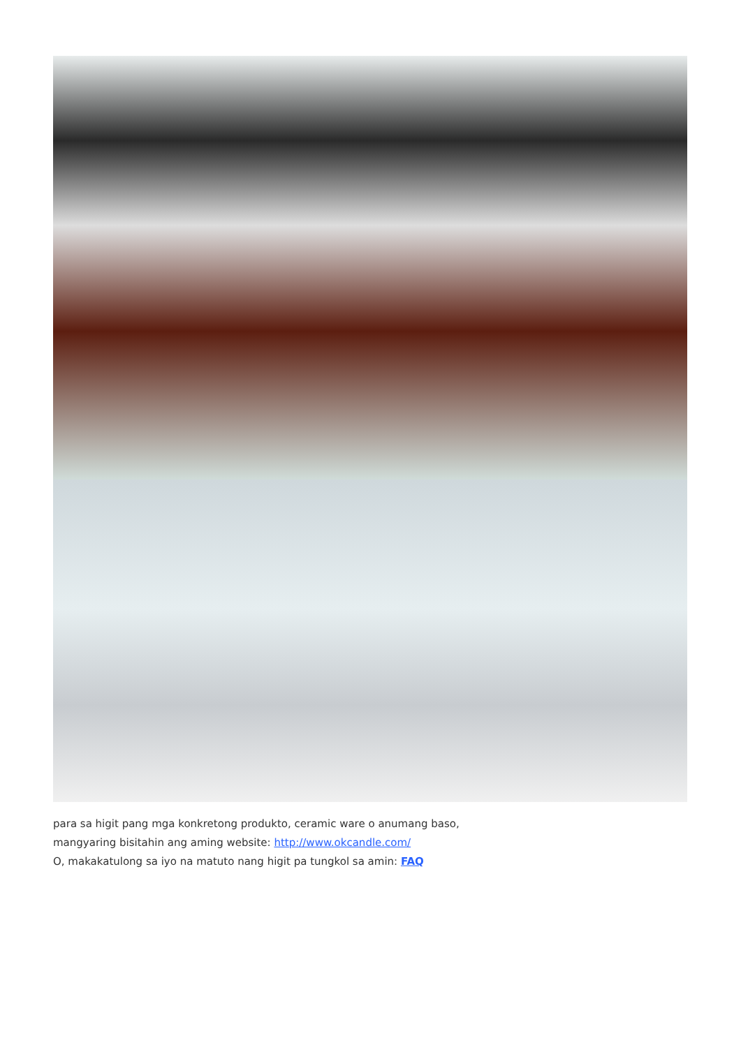para sa higit pang mga konkretong produkto, ceramic ware o anumang baso,
mangyaring bisitahin ang aming website: http://www.okcandle.com/
O, makakatulong sa iyo na matuto nang higit pa tungkol sa amin: FAQ